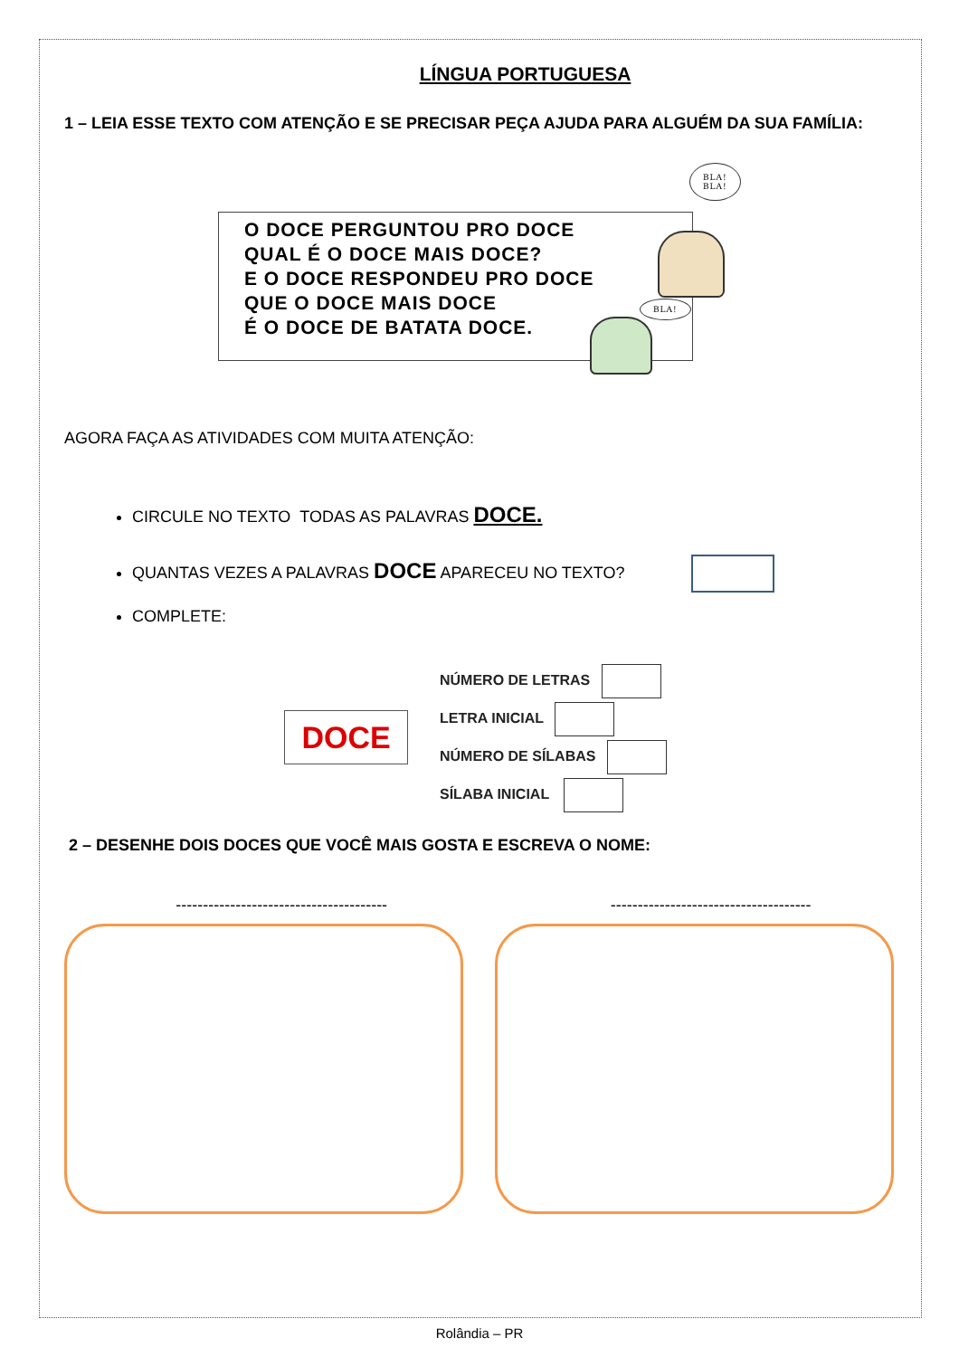LÍNGUA PORTUGUESA
1 – LEIA ESSE TEXTO COM ATENÇÃO E SE PRECISAR PEÇA AJUDA PARA ALGUÉM DA SUA FAMÍLIA:
O DOCE PERGUNTOU PRO DOCE
QUAL É O DOCE MAIS DOCE?
E O DOCE RESPONDEU PRO DOCE
QUE O DOCE MAIS DOCE
É O DOCE DE BATATA DOCE.
BLA!
BLA!
BLA!
AGORA FAÇA AS ATIVIDADES COM MUITA ATENÇÃO:
CIRCULE NO TEXTO TODAS AS PALAVRAS DOCE.
QUANTAS VEZES A PALAVRAS DOCE APARECEU NO TEXTO?
COMPLETE:
DOCE
NÚMERO DE LETRAS
LETRA INICIAL
NÚMERO DE SÍLABAS
SÍLABA INICIAL
2 – DESENHE DOIS DOCES QUE VOCÊ MAIS GOSTA E ESCREVA O NOME:
--------------------------------------- -------------------------------------
Rolândia – PR